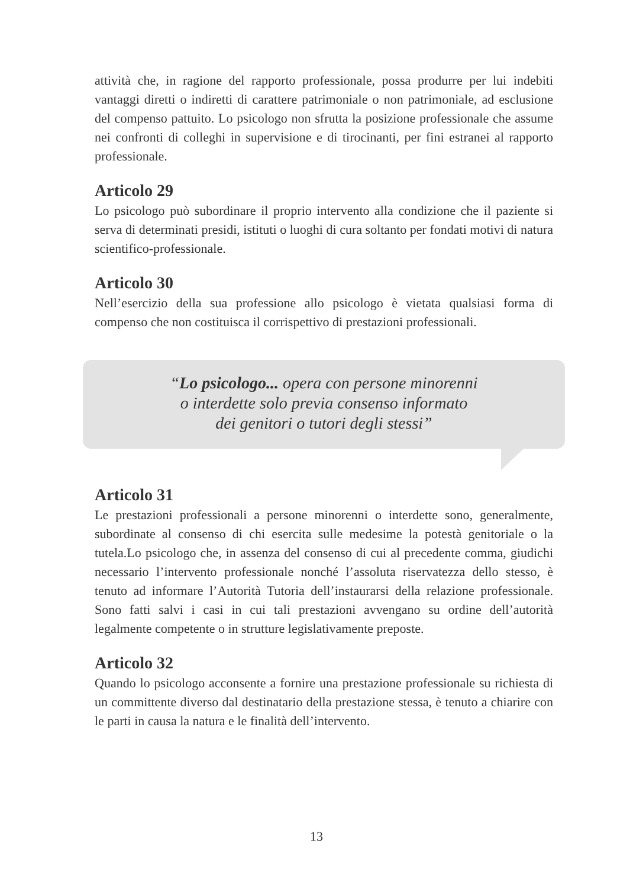attività che, in ragione del rapporto professionale, possa produrre per lui indebiti vantaggi diretti o indiretti di carattere patrimoniale o non patrimoniale, ad esclusione del compenso pattuito. Lo psicologo non sfrutta la posizione professionale che assume nei confronti di colleghi in supervisione e di tirocinanti, per fini estranei al rapporto professionale.
Articolo 29
Lo psicologo può subordinare il proprio intervento alla condizione che il paziente si serva di determinati presidi, istituti o luoghi di cura soltanto per fondati motivi di natura scientifico-professionale.
Articolo 30
Nell’esercizio della sua professione allo psicologo è vietata qualsiasi forma di compenso che non costituisca il corrispettivo di prestazioni professionali.
“Lo psicologo... opera con persone minorenni
o interdette solo previa consenso informato
dei genitori o tutori degli stessi”
Articolo 31
Le prestazioni professionali a persone minorenni o interdette sono, generalmente, subordinate al consenso di chi esercita sulle medesime la potestà genitoriale o la tutela.Lo psicologo che, in assenza del consenso di cui al precedente comma, giudichi necessario l’intervento professionale nonché l’assoluta riservatezza dello stesso, è tenuto ad informare l’Autorità Tutoria dell’instaurarsi della relazione professionale. Sono fatti salvi i casi in cui tali prestazioni avvengano su ordine dell’autorità legalmente competente o in strutture legislativamente preposte.
Articolo 32
Quando lo psicologo acconsente a fornire una prestazione professionale su richiesta di un committente diverso dal destinatario della prestazione stessa, è tenuto a chiarire con le parti in causa la natura e le finalità dell’intervento.
13